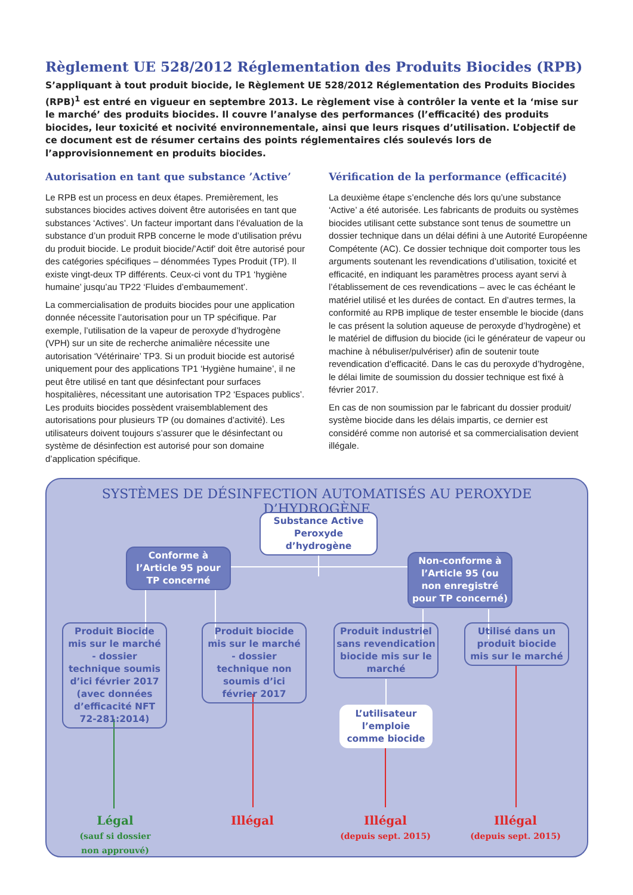Règlement UE 528/2012 Réglementation des Produits Biocides (RPB)
S’appliquant à tout produit biocide, le Règlement UE 528/2012 Réglementation des Produits Biocides (RPB)<sup>1</sup> est entré en vigueur en septembre 2013. Le règlement vise à contrôler la vente et la ‘mise sur le marché’ des produits biocides. Il couvre l’analyse des performances (l’efficacité) des produits biocides, leur toxicité et nocivité environnementale, ainsi que leurs risques d’utilisation. L’objectif de ce document est de résumer certains des points réglementaires clés soulevés lors de l’approvisionnement en produits biocides.
Autorisation en tant que substance ’Active’
Le RPB est un process en deux étapes. Premièrement, les substances biocides actives doivent être autorisées en tant que substances ‘Actives’. Un facteur important dans l’évaluation de la substance d’un produit RPB concerne le mode d’utilisation prévu du produit biocide. Le produit biocide/’Actif’ doit être autorisé pour des catégories spécifiques – dénommées Types Produit (TP). Il existe vingt-deux TP différents. Ceux-ci vont du TP1 ‘hygiène humaine’ jusqu’au TP22 ‘Fluides d’embaumement’.
La commercialisation de produits biocides pour une application donnée nécessite l’autorisation pour un TP spécifique. Par exemple, l’utilisation de la vapeur de peroxyde d’hydrogène (VPH) sur un site de recherche animalière nécessite une autorisation ‘Vétérinaire’ TP3. Si un produit biocide est autorisé uniquement pour des applications TP1 ‘Hygiène humaine’, il ne peut être utilisé en tant que désinfectant pour surfaces hospitalières, nécessitant une autorisation TP2 ‘Espaces publics’. Les produits biocides possèdent vraisemblablement des autorisations pour plusieurs TP (ou domaines d’activité). Les utilisateurs doivent toujours s’assurer que le désinfectant ou système de désinfection est autorisé pour son domaine d’application spécifique.
Vérification de la performance (efficacité)
La deuxième étape s’enclenche dés lors qu’une substance ‘Active’ a été autorisée. Les fabricants de produits ou systèmes biocides utilisant cette substance sont tenus de soumettre un dossier technique dans un délai défini à une Autorité Européenne Compétente (AC). Ce dossier technique doit comporter tous les arguments soutenant les revendications d’utilisation, toxicité et efficacité, en indiquant les paramètres process ayant servi à l’établissement de ces revendications – avec le cas échéant le matériel utilisé et les durées de contact. En d’autres termes, la conformité au RPB implique de tester ensemble le biocide (dans le cas présent la solution aqueuse de peroxyde d’hydrogène) et le matériel de diffusion du biocide (ici le générateur de vapeur ou machine à nébuliser/pulvériser) afin de soutenir toute revendication d’efficacité. Dans le cas du peroxyde d’hydrogène, le délai limite de soumission du dossier technique est fixé à février 2017.
En cas de non soumission par le fabricant du dossier produit/ système biocide dans les délais impartis, ce dernier est considéré comme non autorisé et sa commercialisation devient illégale.
SYSTÈMES DE DÉSINFECTION AUTOMATISÉS AU PEROXYDE D’HYDROGÈNE
Substance Active
Peroxyde d’hydrogène
Conforme à
l’Article 95 pour TP concerné
Non-conforme à l’Article 95 (ou non enregistré pour TP concerné)
Produit Biocide mis sur le marché - dossier technique soumis d’ici février 2017 (avec données d’efficacité NFT 72-281:2014)
Produit biocide mis sur le marché - dossier technique non soumis d’ici février 2017
Produit industriel sans revendication biocide mis sur le marché
Utilisé dans un produit biocide mis sur le marché
L’utilisateur l’emploie comme biocide
Légal
(sauf si dossier non approuvé)
Illégal
Illégal
(depuis sept. 2015)
Illégal
(depuis sept. 2015)